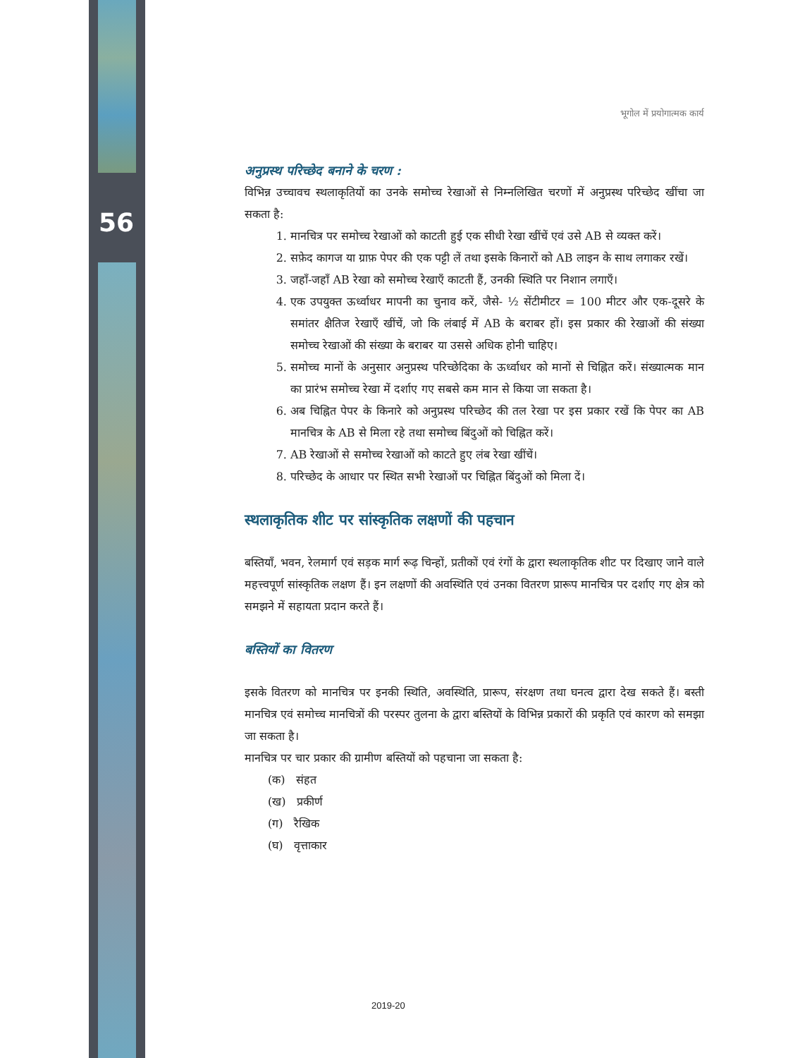56
भूगोल में प्रयोगात्मक कार्य
अनुप्रस्थ परिच्छेद बनाने के चरण :
विभिन्न उच्चावच स्थलाकृतियों का उनके समोच्च रेखाओं से निम्नलिखित चरणों में अनुप्रस्थ परिच्छेद खींचा जा सकता है:
1. मानचित्र पर समोच्च रेखाओं को काटती हुई एक सीधी रेखा खींचें एवं उसे AB से व्यक्त करें।
2. सफ़ेद कागज या ग्राफ़ पेपर की एक पट्टी लें तथा इसके किनारों को AB लाइन के साथ लगाकर रखें।
3. जहाँ-जहाँ AB रेखा को समोच्च रेखाएँ काटती हैं, उनकी स्थिति पर निशान लगाएँ।
4. एक उपयुक्त ऊर्ध्वाधर मापनी का चुनाव करें, जैसे- ½ सेंटीमीटर = 100 मीटर और एक-दूसरे के समांतर क्षैतिज रेखाएँ खींचें, जो कि लंबाई में AB के बराबर हों। इस प्रकार की रेखाओं की संख्या समोच्च रेखाओं की संख्या के बराबर या उससे अधिक होनी चाहिए।
5. समोच्च मानों के अनुसार अनुप्रस्थ परिच्छेदिका के ऊर्ध्वाधर को मानों से चिह्नित करें। संख्यात्मक मान का प्रारंभ समोच्च रेखा में दर्शाए गए सबसे कम मान से किया जा सकता है।
6. अब चिह्नित पेपर के किनारे को अनुप्रस्थ परिच्छेद की तल रेखा पर इस प्रकार रखें कि पेपर का AB मानचित्र के AB से मिला रहे तथा समोच्च बिंदुओं को चिह्नित करें।
7. AB रेखाओं से समोच्च रेखाओं को काटते हुए लंब रेखा खींचें।
8. परिच्छेद के आधार पर स्थित सभी रेखाओं पर चिह्नित बिंदुओं को मिला दें।
स्थलाकृतिक शीट पर सांस्कृतिक लक्षणों की पहचान
बस्तियाँ, भवन, रेलमार्ग एवं सड़क मार्ग रूढ़ चिन्हों, प्रतीकों एवं रंगों के द्वारा स्थलाकृतिक शीट पर दिखाए जाने वाले महत्त्वपूर्ण सांस्कृतिक लक्षण हैं। इन लक्षणों की अवस्थिति एवं उनका वितरण प्रारूप मानचित्र पर दर्शाए गए क्षेत्र को समझने में सहायता प्रदान करते हैं।
बस्तियों का वितरण
इसके वितरण को मानचित्र पर इनकी स्थिति, अवस्थिति, प्रारूप, संरक्षण तथा घनत्व द्वारा देख सकते हैं। बस्ती मानचित्र एवं समोच्च मानचित्रों की परस्पर तुलना के द्वारा बस्तियों के विभिन्न प्रकारों की प्रकृति एवं कारण को समझा जा सकता है।
मानचित्र पर चार प्रकार की ग्रामीण बस्तियों को पहचाना जा सकता है:
(क) संहत
(ख) प्रकीर्ण
(ग) रैखिक
(घ) वृत्ताकार
2019-20